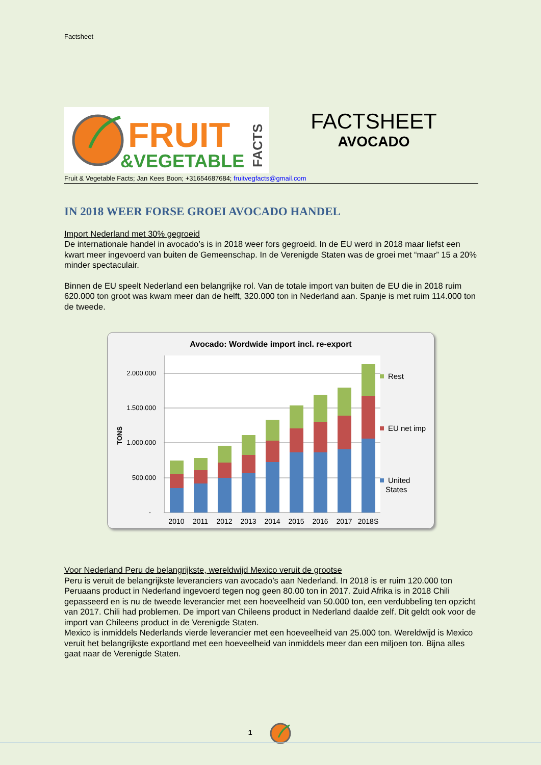Factsheet
FRUIT
&VEGETABLE
FACTS
FACTSHEET
AVOCADO
Fruit & Vegetable Facts; Jan Kees Boon; +31654687684; fruitvegfacts@gmail.com
IN 2018 WEER FORSE GROEI AVOCADO HANDEL
Import Nederland met 30% gegroeid
De internationale handel in avocado’s is in 2018 weer fors gegroeid. In de EU werd in 2018 maar liefst een kwart meer ingevoerd van buiten de Gemeenschap. In de Verenigde Staten was de groei met “maar” 15 a 20% minder spectaculair.
Binnen de EU speelt Nederland een belangrijke rol. Van de totale import van buiten de EU die in 2018 ruim 620.000 ton groot was kwam meer dan de helft, 320.000 ton in Nederland aan. Spanje is met ruim 114.000 ton de tweede.
Avocado: Wordwide import incl. re-export
2.000.000
1.500.000
1.000.000
500.000
-
TONS
2010
2011
2012
2013
2014
2015
2016
2017
2018S
Rest
EU net imp
United
States
Voor Nederland Peru de belangrijkste, wereldwijd Mexico veruit de grootse
Peru is veruit de belangrijkste leveranciers van avocado’s aan Nederland. In 2018 is er ruim 120.000 ton Peruaans product in Nederland ingevoerd tegen nog geen 80.00 ton in 2017. Zuid Afrika is in 2018 Chili gepasseerd en is nu de tweede leverancier met een hoeveelheid van 50.000 ton, een verdubbeling ten opzicht van 2017. Chili had problemen. De import van Chileens product in Nederland daalde zelf. Dit geldt ook voor de import van Chileens product in de Verenigde Staten.
Mexico is inmiddels Nederlands vierde leverancier met een hoeveelheid van 25.000 ton. Wereldwijd is Mexico veruit het belangrijkste exportland met een hoeveelheid van inmiddels meer dan een miljoen ton. Bijna alles gaat naar de Verenigde Staten.
1